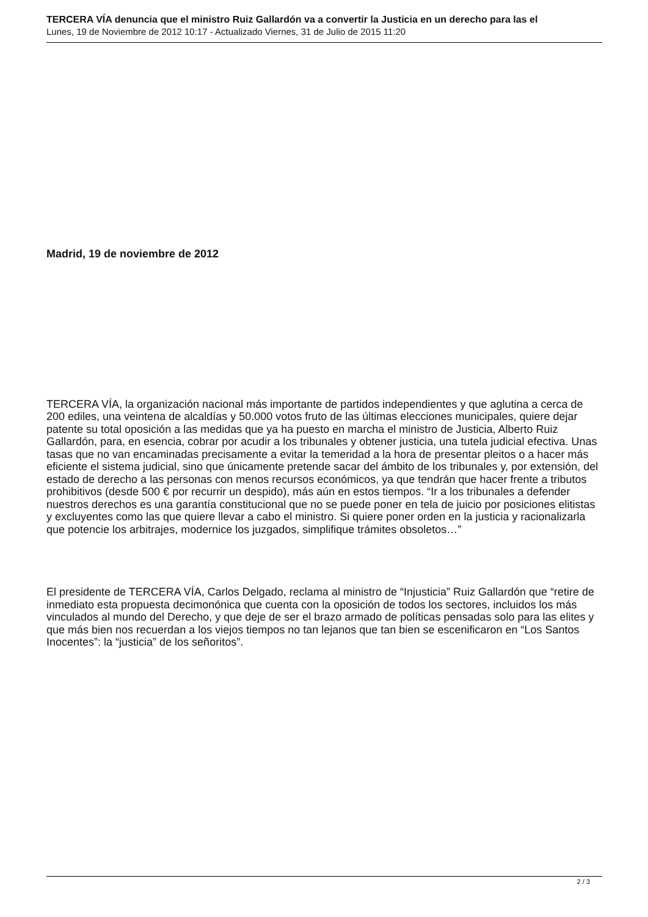TERCERA VÍA denuncia que el ministro Ruiz Gallardón va a convertir la Justicia en un derecho para las el
Lunes, 19 de Noviembre de 2012 10:17 - Actualizado Viernes, 31 de Julio de 2015 11:20
Madrid, 19 de noviembre de 2012
TERCERA VÍA, la organización nacional más importante de partidos independientes y que aglutina a cerca de 200 ediles, una veintena de alcaldías y 50.000 votos fruto de las últimas elecciones municipales, quiere dejar patente su total oposición a las medidas que ya ha puesto en marcha el ministro de Justicia, Alberto Ruiz Gallardón, para, en esencia, cobrar por acudir a los tribunales y obtener justicia, una tutela judicial efectiva. Unas tasas que no van encaminadas precisamente a evitar la temeridad a la hora de presentar pleitos o a hacer más eficiente el sistema judicial, sino que únicamente pretende sacar del ámbito de los tribunales y, por extensión, del estado de derecho a las personas con menos recursos económicos, ya que tendrán que hacer frente a tributos prohibitivos (desde 500 € por recurrir un despido), más aún en estos tiempos. “Ir a los tribunales a defender nuestros derechos es una garantía constitucional que no se puede poner en tela de juicio por posiciones elitistas y excluyentes como las que quiere llevar a cabo el ministro. Si quiere poner orden en la justicia y racionalizarla que potencie los arbitrajes, modernice los juzgados, simplifique trámites obsoletos…”
El presidente de TERCERA VÍA, Carlos Delgado, reclama al ministro de “Injusticia” Ruiz Gallardón que “retire de inmediato esta propuesta decimonónica que cuenta con la oposición de todos los sectores, incluidos los más vinculados al mundo del Derecho, y que deje de ser el brazo armado de políticas pensadas solo para las elites y que más bien nos recuerdan a los viejos tiempos no tan lejanos que tan bien se escenificaron en “Los Santos Inocentes”: la “justicia” de los señoritos”.
2 / 3